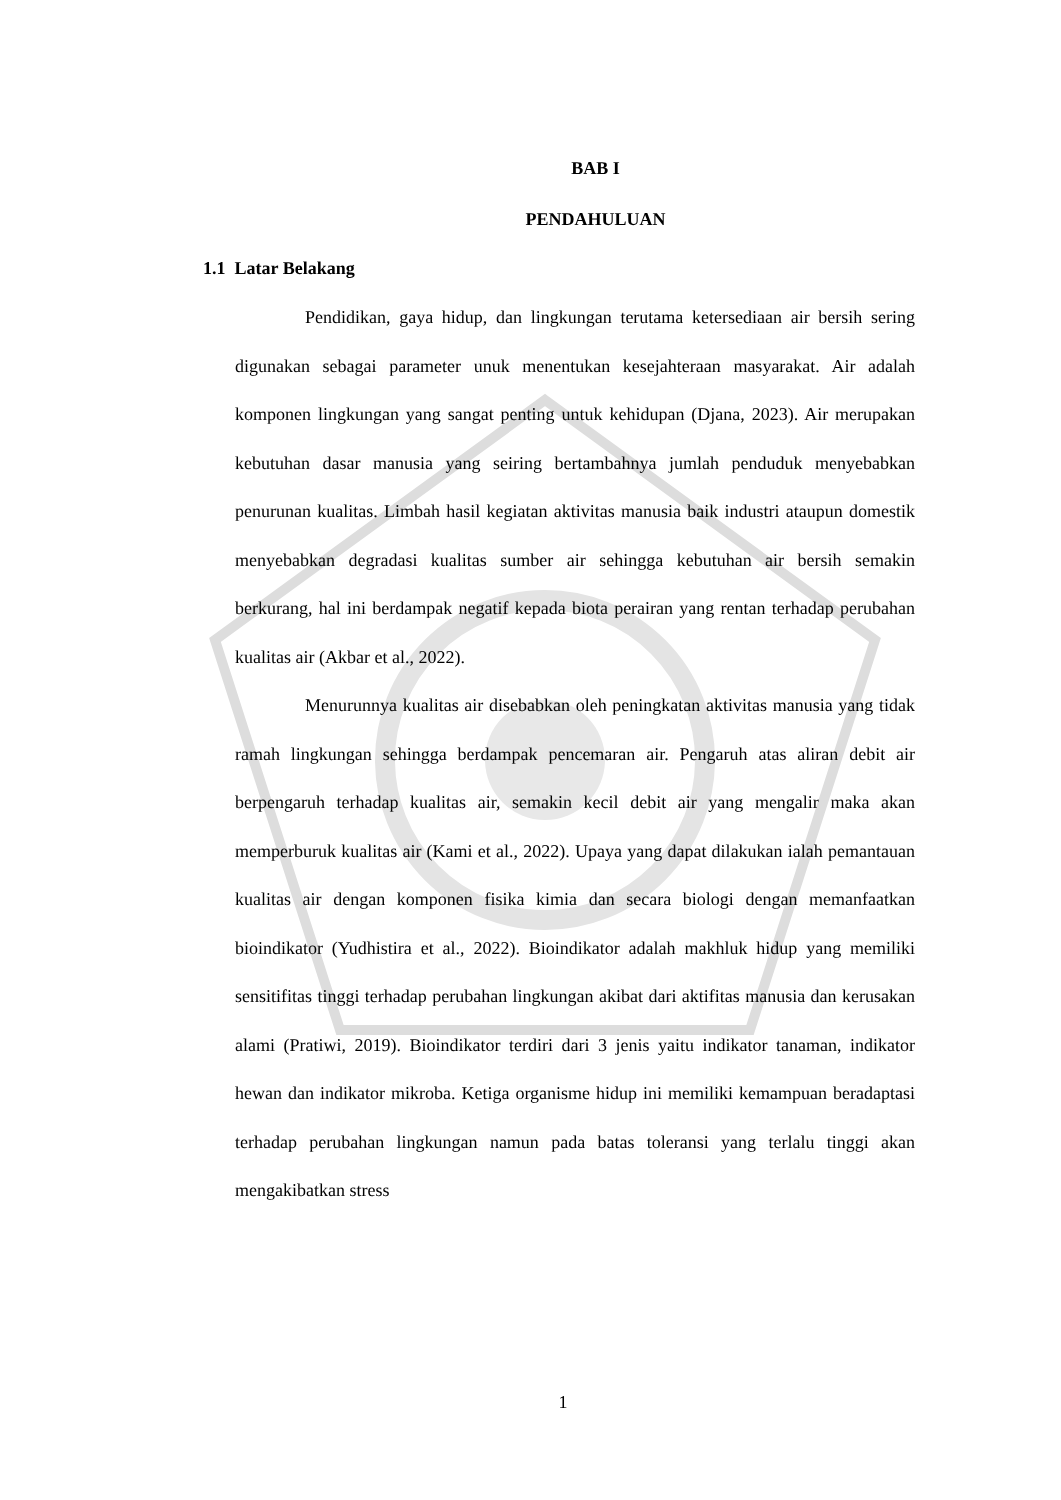BAB I
PENDAHULUAN
1.1 Latar Belakang
Pendidikan, gaya hidup, dan lingkungan terutama ketersediaan air bersih sering digunakan sebagai parameter unuk menentukan kesejahteraan masyarakat. Air adalah komponen lingkungan yang sangat penting untuk kehidupan (Djana, 2023). Air merupakan kebutuhan dasar manusia yang seiring bertambahnya jumlah penduduk menyebabkan penurunan kualitas. Limbah hasil kegiatan aktivitas manusia baik industri ataupun domestik menyebabkan degradasi kualitas sumber air sehingga kebutuhan air bersih semakin berkurang, hal ini berdampak negatif kepada biota perairan yang rentan terhadap perubahan kualitas air (Akbar et al., 2022).
Menurunnya kualitas air disebabkan oleh peningkatan aktivitas manusia yang tidak ramah lingkungan sehingga berdampak pencemaran air. Pengaruh atas aliran debit air berpengaruh terhadap kualitas air, semakin kecil debit air yang mengalir maka akan memperburuk kualitas air (Kami et al., 2022). Upaya yang dapat dilakukan ialah pemantauan kualitas air dengan komponen fisika kimia dan secara biologi dengan memanfaatkan bioindikator (Yudhistira et al., 2022). Bioindikator adalah makhluk hidup yang memiliki sensitifitas tinggi terhadap perubahan lingkungan akibat dari aktifitas manusia dan kerusakan alami (Pratiwi, 2019). Bioindikator terdiri dari 3 jenis yaitu indikator tanaman, indikator hewan dan indikator mikroba. Ketiga organisme hidup ini memiliki kemampuan beradaptasi terhadap perubahan lingkungan namun pada batas toleransi yang terlalu tinggi akan mengakibatkan stress
1